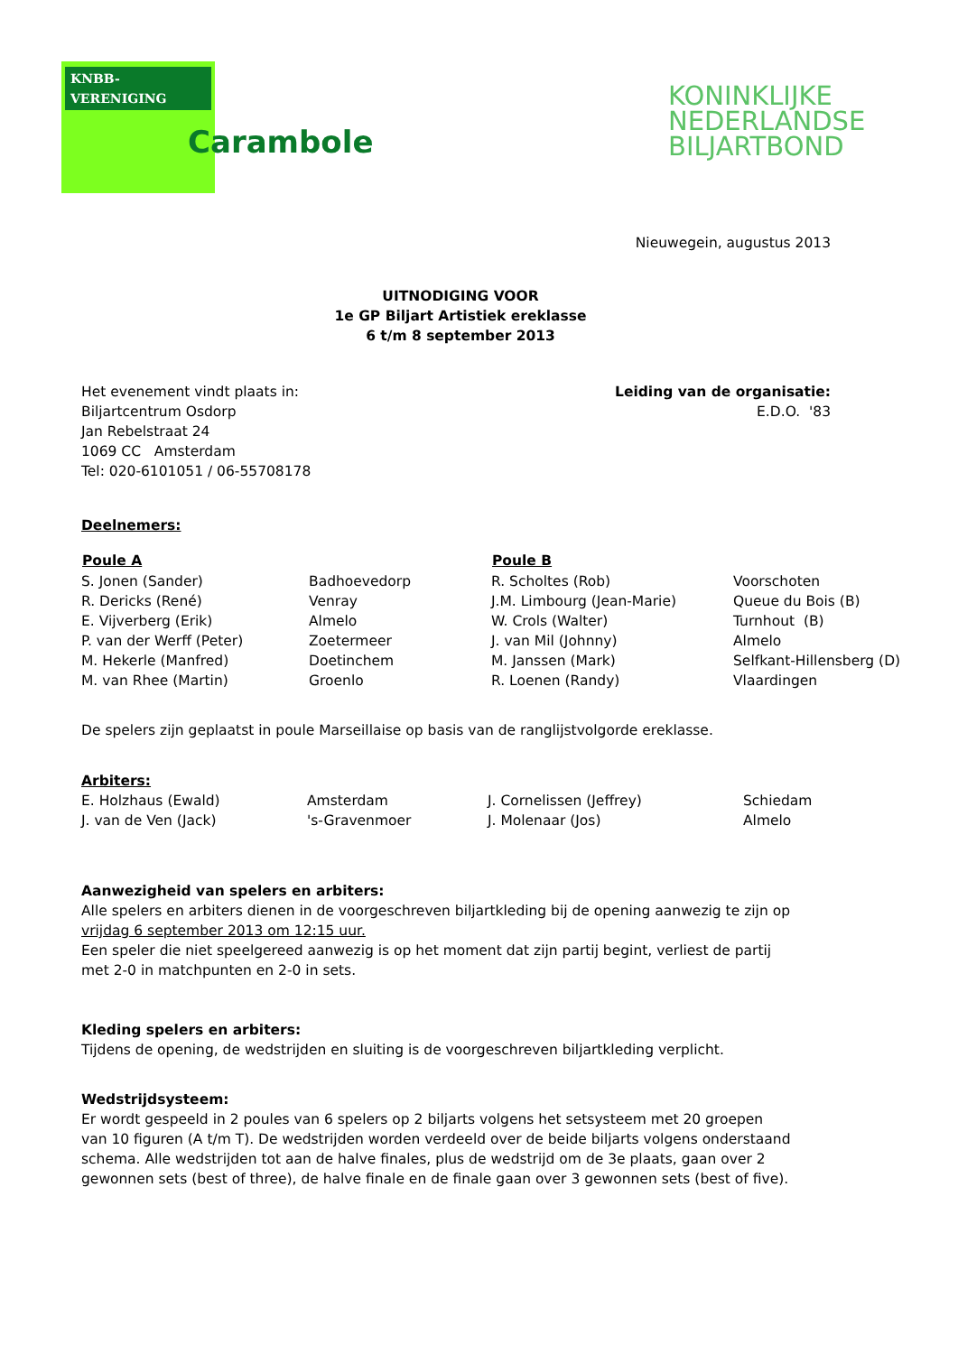KNBB-VERENIGING
Carambole
KONINKLIJKE
NEDERLANDSE
BILJARTBOND
Nieuwegein, augustus 2013
UITNODIGING VOOR
1e GP Biljart Artistiek ereklasse
6 t/m 8 september 2013
| Het evenement vindt plaats in: Biljartcentrum Osdorp Jan Rebelstraat 24 1069 CC Amsterdam Tel: 020-6101051 / 06-55708178 | Leiding van de organisatie: E.D.O. '83 |
Deelnemers:
| Poule A | | Poule B | |
| --- | --- | --- | --- |
| S. Jonen (Sander) | Badhoevedorp | R. Scholtes (Rob) | Voorschoten |
| R. Dericks (René) | Venray | J.M. Limbourg (Jean-Marie) | Queue du Bois (B) |
| E. Vijverberg (Erik) | Almelo | W. Crols (Walter) | Turnhout (B) |
| P. van der Werff (Peter) | Zoetermeer | J. van Mil (Johnny) | Almelo |
| M. Hekerle (Manfred) | Doetinchem | M. Janssen (Mark) | Selfkant-Hillensberg (D) |
| M. van Rhee (Martin) | Groenlo | R. Loenen (Randy) | Vlaardingen |
De spelers zijn geplaatst in poule Marseillaise op basis van de ranglijstvolgorde ereklasse.
Arbiters:
| E. Holzhaus (Ewald) | Amsterdam | J. Cornelissen (Jeffrey) | Schiedam |
| J. van de Ven (Jack) | 's-Gravenmoer | J. Molenaar (Jos) | Almelo |
Aanwezigheid van spelers en arbiters:
Alle spelers en arbiters dienen in de voorgeschreven biljartkleding bij de opening aanwezig te zijn op
vrijdag 6 september 2013 om 12:15 uur.
Een speler die niet speelgereed aanwezig is op het moment dat zijn partij begint, verliest de partij
met 2-0 in matchpunten en 2-0 in sets.
Kleding spelers en arbiters:
Tijdens de opening, de wedstrijden en sluiting is de voorgeschreven biljartkleding verplicht.
Wedstrijdsysteem:
Er wordt gespeeld in 2 poules van 6 spelers op 2 biljarts volgens het setsysteem met 20 groepen
van 10 figuren (A t/m T). De wedstrijden worden verdeeld over de beide biljarts volgens onderstaand
schema. Alle wedstrijden tot aan de halve finales, plus de wedstrijd om de 3e plaats, gaan over 2
gewonnen sets (best of three), de halve finale en de finale gaan over 3 gewonnen sets (best of five).